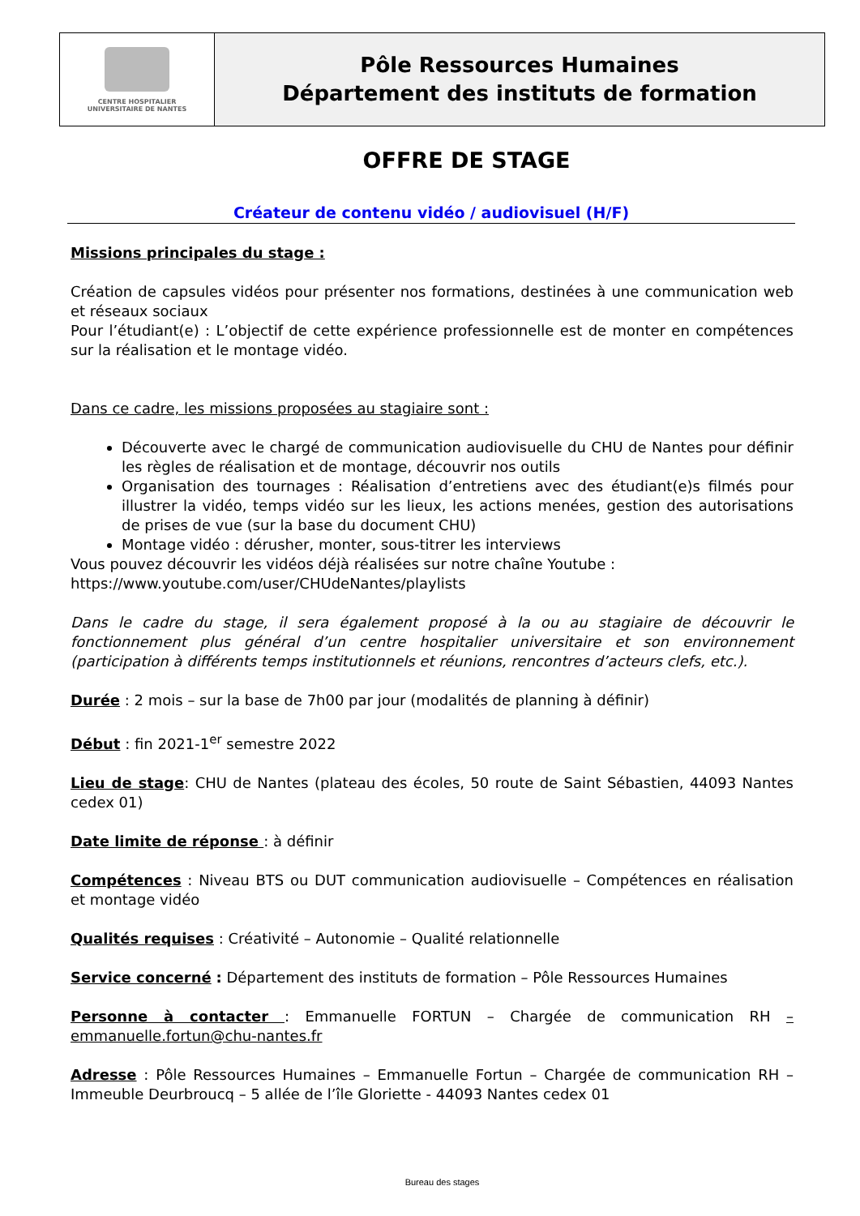| CENTRE HOSPITALIER UNIVERSITAIRE DE NANTES | Pôle Ressources Humaines Département des instituts de formation |
OFFRE DE STAGE
Créateur de contenu vidéo / audiovisuel (H/F)
Missions principales du stage :
Création de capsules vidéos pour présenter nos formations, destinées à une communication web et réseaux sociaux
Pour l’étudiant(e) : L’objectif de cette expérience professionnelle est de monter en compétences sur la réalisation et le montage vidéo.
Dans ce cadre, les missions proposées au stagiaire sont :
Découverte avec le chargé de communication audiovisuelle du CHU de Nantes pour définir les règles de réalisation et de montage, découvrir nos outils
Organisation des tournages : Réalisation d’entretiens avec des étudiant(e)s filmés pour illustrer la vidéo, temps vidéo sur les lieux, les actions menées, gestion des autorisations de prises de vue (sur la base du document CHU)
Montage vidéo : dérusher, monter, sous-titrer les interviews
Vous pouvez découvrir les vidéos déjà réalisées sur notre chaîne Youtube :
https://www.youtube.com/user/CHUdeNantes/playlists
Dans le cadre du stage, il sera également proposé à la ou au stagiaire de découvrir le fonctionnement plus général d’un centre hospitalier universitaire et son environnement (participation à différents temps institutionnels et réunions, rencontres d’acteurs clefs, etc.).
Durée : 2 mois – sur la base de 7h00 par jour (modalités de planning à définir)
Début : fin 2021-1<sup>er</sup> semestre 2022
Lieu de stage: CHU de Nantes (plateau des écoles, 50 route de Saint Sébastien, 44093 Nantes cedex 01)
Date limite de réponse : à définir
Compétences : Niveau BTS ou DUT communication audiovisuelle – Compétences en réalisation et montage vidéo
Qualités requises : Créativité – Autonomie – Qualité relationnelle
Service concerné : Département des instituts de formation – Pôle Ressources Humaines
Personne à contacter : Emmanuelle FORTUN – Chargée de communication RH – emmanuelle.fortun@chu-nantes.fr
Adresse : Pôle Ressources Humaines – Emmanuelle Fortun – Chargée de communication RH – Immeuble Deurbroucq – 5 allée de l’île Gloriette - 44093 Nantes cedex 01
Bureau des stages